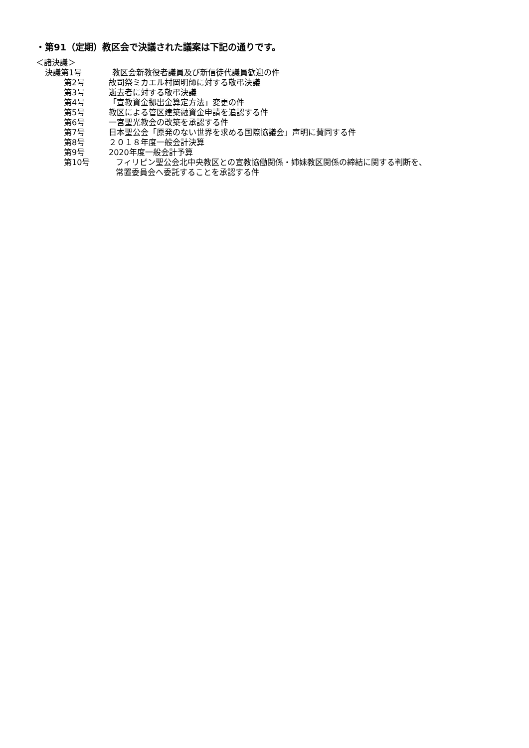・第91（定期）教区会で決議された議案は下記の通りです。
＜諸決議＞
決議第1号 教区会新教役者議員及び新信徒代議員歓迎の件
第2号 故司祭ミカエル村岡明師に対する敬弔決議
第3号 逝去者に対する敬弔決議
第4号 「宣教資金拠出金算定方法」変更の件
第5号 教区による管区建築融資金申請を追認する件
第6号 一宮聖光教会の改築を承認する件
第7号 日本聖公会「原発のない世界を求める国際協議会」声明に賛同する件
第8号 ２０１８年度一般会計決算
第9号 2020年度一般会計予算
第10号 フィリピン聖公会北中央教区との宣教協働関係・姉妹教区関係の締結に関する判断を、
常置委員会へ委託することを承認する件